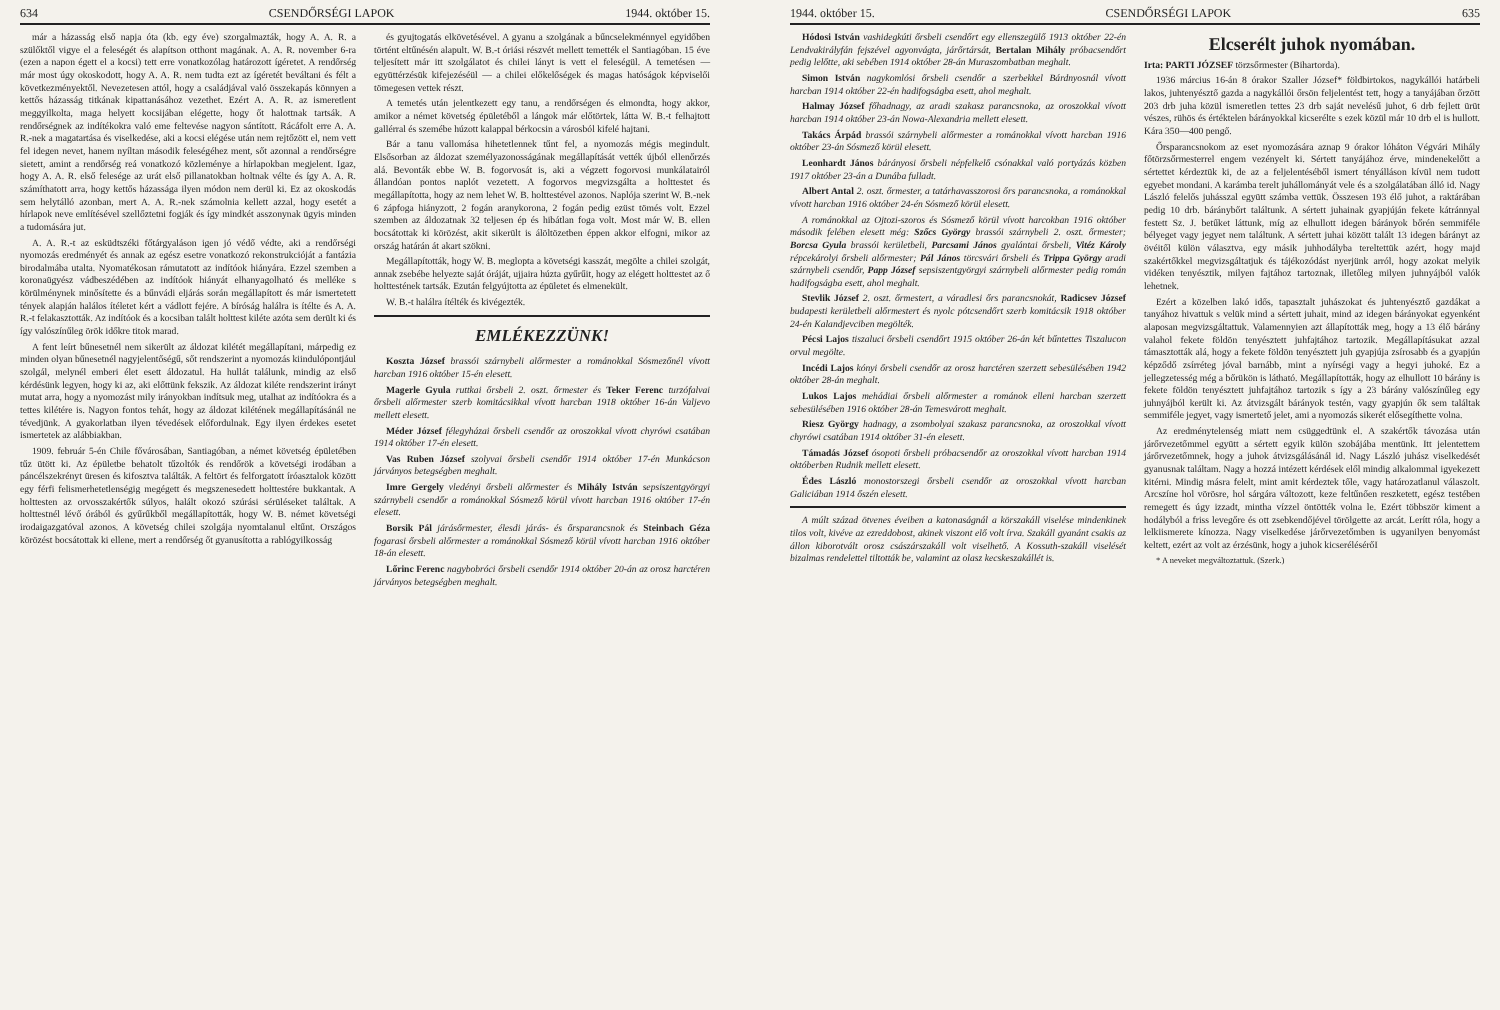634 CSENDŐRSÉGI LAPOK 1944. október 15.
már a házasság első napja óta (kb. egy éve) szorgalmazták, hogy A. A. R. a szülőktől vigye el a feleségét és alapítson otthont magának. A. A. R. november 6-ra (ezen a napon égett el a kocsi) tett erre vonatkozólag határozott ígéretet. A rendőrség már most úgy okoskodott, hogy A. A. R. nem tudta ezt az ígéretét beváltani és félt a következményektől. Nevezetesen attól, hogy a családjával való összekapás könnyen a kettős házasság titkának kipattanásához vezethet. Ezért A. A. R. az ismeretlent meggyilkolta, maga helyett kocsijában elégette, hogy őt halottnak tartsák. A rendőrségnek az indítékokra való eme feltevése nagyon sántított. Rácáfolt erre A. A. R.-nek a magatartása és viselkedése, aki a kocsi elégése után nem rejtőzött el, nem vett fel idegen nevet, hanem nyíltan második feleségéhez ment, sőt azonnal a rendőrségre sietett, amint a rendőrség reá vonatkozó közleménye a hírlapokban megjelent. Igaz, hogy A. A. R. első felesége az urát első pillanatokban holtnak vélte és így A. A. R. számíthatott arra, hogy kettős házassága ilyen módon nem derül ki. Ez az okoskodás sem helytálló azonban, mert A. A. R.-nek számolnia kellett azzal, hogy esetét a hírlapok neve említésével szellőztetni fogják és így mindkét asszonynak ügyis minden a tudomására jut.
A. A. R.-t az esküdtszéki főtárgyaláson igen jó védő védte, aki a rendőrségi nyomozás eredményét és annak az egész esetre vonatkozó rekonstrukcióját a fantázia birodalmába utalta. Nyomatékosan rámutatott az indítóok hiányára. Ezzel szemben a koronaügyész vádbeszédében az indítóok hiányát elhanyagolható és melléke s körülménynek minősítette és a bűnvádi eljárás során megállapított és már ismertetett tények alapján halálos ítéletet kért a vádlott fejére. A bíróság halálra is ítélte és A. A. R.-t felakasztották. Az indítóok és a kocsiban talált holttest kiléte azóta sem derült ki és így valószínűleg örök időkre titok marad.
A fent leírt bűnesetnél nem sikerült az áldozat kilétét megállapítani, márpedig ez minden olyan bűnesetnél nagyjelentőségű, sőt rendszerint a nyomozás kiindulópontjául szolgál, melynél emberi élet esett áldozatul. Ha hullát találunk, mindig az első kérdésünk legyen, hogy ki az, aki előttünk fekszik. Az áldozat kiléte rendszerint irányt mutat arra, hogy a nyomozást mily irányokban indítsuk meg, utalhat az indítóokra és a tettes kilétére is. Nagyon fontos tehát, hogy az áldozat kilétének megállapításánál ne tévedjünk. A gyakorlatban ilyen tévedések előfordulnak. Egy ilyen érdekes esetet ismertetek az alábbiakban.
1909. február 5-én Chile fővárosában, Santiagóban, a német követség épületében tűz ütött ki. Az épületbe behatolt tűzoltók és rendőrök a követségi irodában a páncélszekrényt üresen és kifosztva találták. A feltört és felforgatott íróasztalok között egy férfi felismerhetetlenségig megégett és megszenesedett holttestére bukkantak. A holttesten az orvosszakértők súlyos, halált okozó szúrási sérüléseket találtak. A holttestnél lévő órából és gyűrűkből megállapították, hogy W. B. német követségi irodaigazgatóval azonos. A követség chilei szolgája nyomtalanul eltűnt. Országos körözést bocsátottak ki ellene, mert a rendőrség őt gyanusította a rablógyilkosság
és gyujtogatás elkövetésével. A gyanu a szolgának a bűncselekménnyel egyidőben történt eltűnésén alapult. W. B.-t óriási részvét mellett temették el Santiagóban. 15 éve teljesített már itt szolgálatot és chilei lányt is vett el feleségül. A temetésen — együttérzésük kifejezéséül — a chilei előkelőségek és magas hatóságok képviselői tömegesen vettek részt.
A temetés után jelentkezett egy tanu, a rendőrségen és elmondta, hogy akkor, amikor a német követség épületéből a lángok már előtörtek, látta W. B.-t felhajtott gallérral és szemébe húzott kalappal bérkocsin a városból kifelé hajtani.
Bár a tanu vallomása hihetetlennek tűnt fel, a nyomozás mégis megindult. Elsősorban az áldozat személyazonosságának megállapítását vették újból ellenőrzés alá. Bevonták ebbe W. B. fogorvosát is, aki a végzett fogorvosi munkálatairól állandóan pontos naplót vezetett. A fogorvos megvizsgálta a holttestet és megállapította, hogy az nem lehet W. B. holttestével azonos. Naplója szerint W. B.-nek 6 zápfoga hiányzott, 2 fogán aranykorona, 2 fogán pedig ezüst tömés volt. Ezzel szemben az áldozatnak 32 teljesen ép és hibátlan foga volt. Most már W. B. ellen bocsátottak ki körözést, akit sikerült is álöltözetben éppen akkor elfogni, mikor az ország határán át akart szökni.
Megállapították, hogy W. B. meglopta a követségi kasszát, megölte a chilei szolgát, annak zsebébe helyezte saját óráját, ujjaira húzta gyűrűit, hogy az elégett holttestet az ő holttestének tartsák. Ezután felgyújtotta az épületet és elmenekült.
W. B.-t halálra ítélték és kivégezték.
EMLÉKEZZÜNK!
Koszta József brassói szárnybeli alőrmester a románokkal Sósmezőnél vívott harcban 1916 október 15-én elesett.
Magerle Gyula ruttkai őrsbeli 2. oszt. őrmester és Teker Ferenc turzófalvai őrsbeli alőrmester szerb komitácsikkal vívott harcban 1918 október 16-án Valjevo mellett elesett.
Méder József félegyházai őrsbeli csendőr az oroszokkal vívott chyrówi csatában 1914 október 17-én elesett.
Vas Ruben József szolyvai őrsbeli csendőr 1914 október 17-én Munkácson járványos betegségben meghalt.
Imre Gergely vledényi őrsbeli alőrmester és Mihály István sepsiszentgyörgyi szárnybeli csendőr a románokkal Sósmező körül vívott harcban 1916 október 17-én elesett.
Borsik Pál járásőrmester, élesdi járás- és őrsparancsnok és Steinbach Géza fogarasi őrsbeli alőrmester a románokkal Sósmező körül vívott harcban 1916 október 18-án elesett.
Lőrinc Ferenc nagybobróci őrsbeli csendőr 1914 október 20-án az orosz harctéren járványos betegségben meghalt.
1944. október 15. CSENDŐRSÉGI LAPOK 635
Hódosi István vashidegkúti őrsbeli csendőrt egy ellenszegülő 1913 október 22-én Lendvakirályfán fejszével agyonvágta, járőrtársát, Bertalan Mihály próbacsendőrt pedig lelőtte, aki sebében 1914 október 28-án Muraszombatban meghalt.
Simon István nagykomlósi őrsbeli csendőr a szerbekkel Bárdnyosnál vívott harcban 1914 október 22-én hadifogságba esett, ahol meghalt.
Halmay József főhadnagy, az aradi szakasz parancsnoka, az oroszokkal vívott harcban 1914 október 23-án Nowa-Alexandria mellett elesett.
Takács Árpád brassói szárnybeli alőrmester a románokkal vívott harcban 1916 október 23-án Sósmező körül elesett.
Leonhardt János bárányosi őrsbeli népfelkelő csónakkal való portyázás közben 1917 október 23-án a Dunába fulladt.
Albert Antal 2. oszt. őrmester, a tatárhavasszorosi őrs parancsnoka, a románokkal vívott harcban 1916 október 24-én Sósmező körül elesett.
A románokkal az Ojtozi-szoros és Sósmező körül vívott harcokban 1916 október második felében elesett még: Szőcs György brassói szárnybeli 2. oszt. őrmester; Borcsa Gyula brassói kerületbeli, Parcsami János gyalántai őrsbeli, Vitéz Károly répcekárolyi őrsbeli alőrmester; Pál János törcsvári őrsbeli és Trippa György aradi szárnybeli csendőr, Papp József sepsiszentgyörgyi szárnybeli alőrmester pedig román hadifogságba esett, ahol meghalt.
Stevlik József 2. oszt. őrmestert, a váradlesi őrs parancsnokát, Radicsev József budapesti kerületbeli alőrmestert és nyolc pótcsendőrt szerb komitácsik 1918 október 24-én Kalandjevciben megölték.
Pécsi Lajos tiszaluci őrsbeli csendőrt 1915 október 26-án két bűntettes Tiszalucon orvul megölte.
Incédi Lajos kónyi őrsbeli csendőr az orosz harctéren szerzett sebesülésében 1942 október 28-án meghalt.
Lukos Lajos mehádiai őrsbeli alőrmester a románok elleni harcban szerzett sebesülésében 1916 október 28-án Temesvárott meghalt.
Riesz György hadnagy, a zsombolyai szakasz parancsnoka, az oroszokkal vívott chyrówi csatában 1914 október 31-én elesett.
Támadás József ósopoti őrsbeli próbacsendőr az oroszokkal vívott harcban 1914 októberben Rudnik mellett elesett.
Édes László monostorszegi őrsbeli csendőr az oroszokkal vívott harcban Galiciában 1914 őszén elesett.
A múlt század ötvenes éveiben a katonaságnál a körszakáll viselése mindenkinek tilos volt, kivéve az ezreddobost, akinek viszont elő volt írva. Szakáll gyanánt csakis az állon kiborotvált orosz császárszakáll volt viselhető. A Kossuth-szakáll viselését bizalmas rendelettel tiltották be, valamint az olasz kecskeszakállét is.
Elcserélt juhok nyomában.
Irta: PARTI JÓZSEF törzsőrmester (Bihartorda).
1936 március 16-án 8 órakor Szaller József* földbirtokos, nagykállói határbeli lakos, juhtenyésztő gazda a nagykállói őrsön feljelentést tett, hogy a tanyájában őrzött 203 drb juha közül ismeretlen tettes 23 drb saját nevelésű juhot, 6 drb fejlett ürüt vészes, rühös és értéktelen bárányokkal kicserélte s ezek közül már 10 drb el is hullott. Kára 350—400 pengő.
Őrsparancsnokom az eset nyomozására aznap 9 órakor lóháton Végvári Mihály főtörzsőrmesterrel engem vezényelt ki. Sértett tanyájához érve, mindenekelőtt a sértettet kérdeztük ki, de az a feljelentéséből ismert tényálláson kívül nem tudott egyebet mondani. A karámba terelt juhállományát vele és a szolgálatában álló id. Nagy László felelős juhásszal együtt számba vettük. Összesen 193 élő juhot, a raktárában pedig 10 drb. báránybőrt találtunk. A sértett juhainak gyapjúján fekete kátránnyal festett Sz. J. betűket láttunk, míg az elhullott idegen bárányok bőrén semmiféle bélyeget vagy jegyet nem találtunk. A sértett juhai között talált 13 idegen bárányt az övéitől külön választva, egy másik juhhodályba tereltettük azért, hogy majd szakértőkkel megvizsgáltatjuk és tájékozódást nyerjünk arról, hogy azokat melyik vidéken tenyésztik, milyen fajtához tartoznak, illetőleg milyen juhnyájból valók lehetnek.
Ezért a közelben lakó idős, tapasztalt juhászokat és juhtenyésztő gazdákat a tanyához hivattuk s velük mind a sértett juhait, mind az idegen bárányokat egyenként alaposan megvizsgáltattuk. Valamennyien azt állapították meg, hogy a 13 élő bárány valahol fekete földön tenyésztett juhfajtához tartozik. Megállapításukat azzal támasztották alá, hogy a fekete földön tenyésztett juh gyapjúja zsírosabb és a gyapjún képződő zsírréteg jóval barnább, mint a nyírségi vagy a hegyi juhoké. Ez a jellegzetesség még a bőrükön is látható. Megállapították, hogy az elhullott 10 bárány is fekete földön tenyésztett juhfajtához tartozik s így a 23 bárány valószínűleg egy juhnyájból került ki. Az átvizsgált bárányok testén, vagy gyapjún ők sem találtak semmiféle jegyet, vagy ismertető jelet, ami a nyomozás sikerét elősegíthette volna.
Az eredménytelenség miatt nem csüggedtünk el. A szakértők távozása után járőrvezetőmmel együtt a sértett egyik külön szobájába mentünk. Itt jelentettem járőrvezetőmnek, hogy a juhok átvizsgálásánál id. Nagy László juhász viselkedését gyanusnak találtam. Nagy a hozzá intézett kérdések elől mindig alkalommal igyekezett kitérni. Mindig másra felelt, mint amit kérdeztek tőle, vagy határozatlanul válaszolt. Arcszíne hol vörösre, hol sárgára változott, keze feltűnően reszketett, egész testében remegett és úgy izzadt, mintha vízzel öntötték volna le. Ezért többször kiment a hodályból a friss levegőre és ott zsebkendőjével törölgette az arcát. Lerítt róla, hogy a lelkiismerete kínozza. Nagy viselkedése járőrvezetőmben is ugyanilyen benyomást keltett, ezért az volt az érzésünk, hogy a juhok kicserélésérőI
* A neveket megváltoztattuk. (Szerk.)